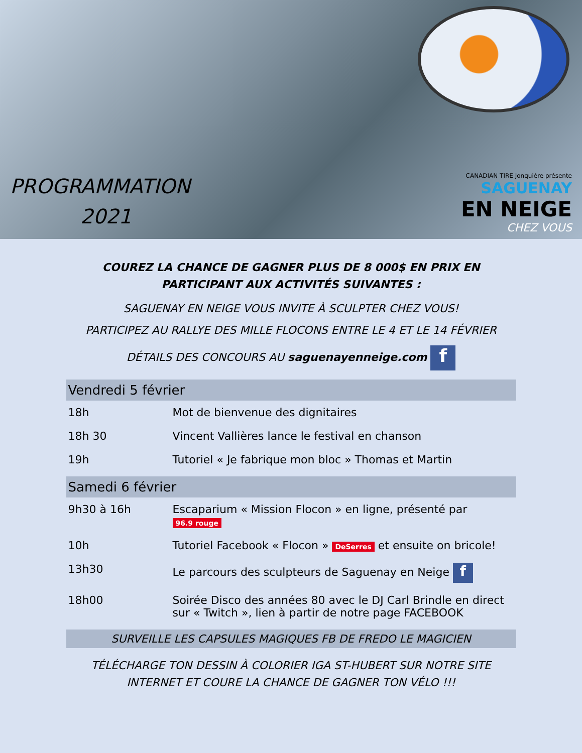PROGRAMMATION
2021
CANADIAN TIRE Jonquière présente
SAGUENAY
EN NEIGE
CHEZ VOUS
COUREZ LA CHANCE DE GAGNER PLUS DE 8 000$ EN PRIX EN PARTICIPANT AUX ACTIVITÉS SUIVANTES :
SAGUENAY EN NEIGE VOUS INVITE À SCULPTER CHEZ VOUS!
PARTICIPEZ AU RALLYE DES MILLE FLOCONS ENTRE LE 4 ET LE 14 FÉVRIER
DÉTAILS DES CONCOURS AU saguenayenneige.com f
Vendredi 5 février
| 18h | Mot de bienvenue des dignitaires |
| 18h 30 | Vincent Vallières lance le festival en chanson |
| 19h | Tutoriel « Je fabrique mon bloc » Thomas et Martin |
Samedi 6 février
| 9h30 à 16h | Escaparium « Mission Flocon » en ligne, présenté par 96.9 rouge |
| 10h | Tutoriel Facebook « Flocon » DeSerres et ensuite on bricole! |
| 13h30 | Le parcours des sculpteurs de Saguenay en Neige f |
| 18h00 | Soirée Disco des années 80 avec le DJ Carl Brindle en direct sur « Twitch », lien à partir de notre page FACEBOOK |
SURVEILLE LES CAPSULES MAGIQUES FB DE FREDO LE MAGICIEN
TÉLÉCHARGE TON DESSIN À COLORIER IGA ST-HUBERT SUR NOTRE SITE INTERNET ET COURE LA CHANCE DE GAGNER TON VÉLO !!!